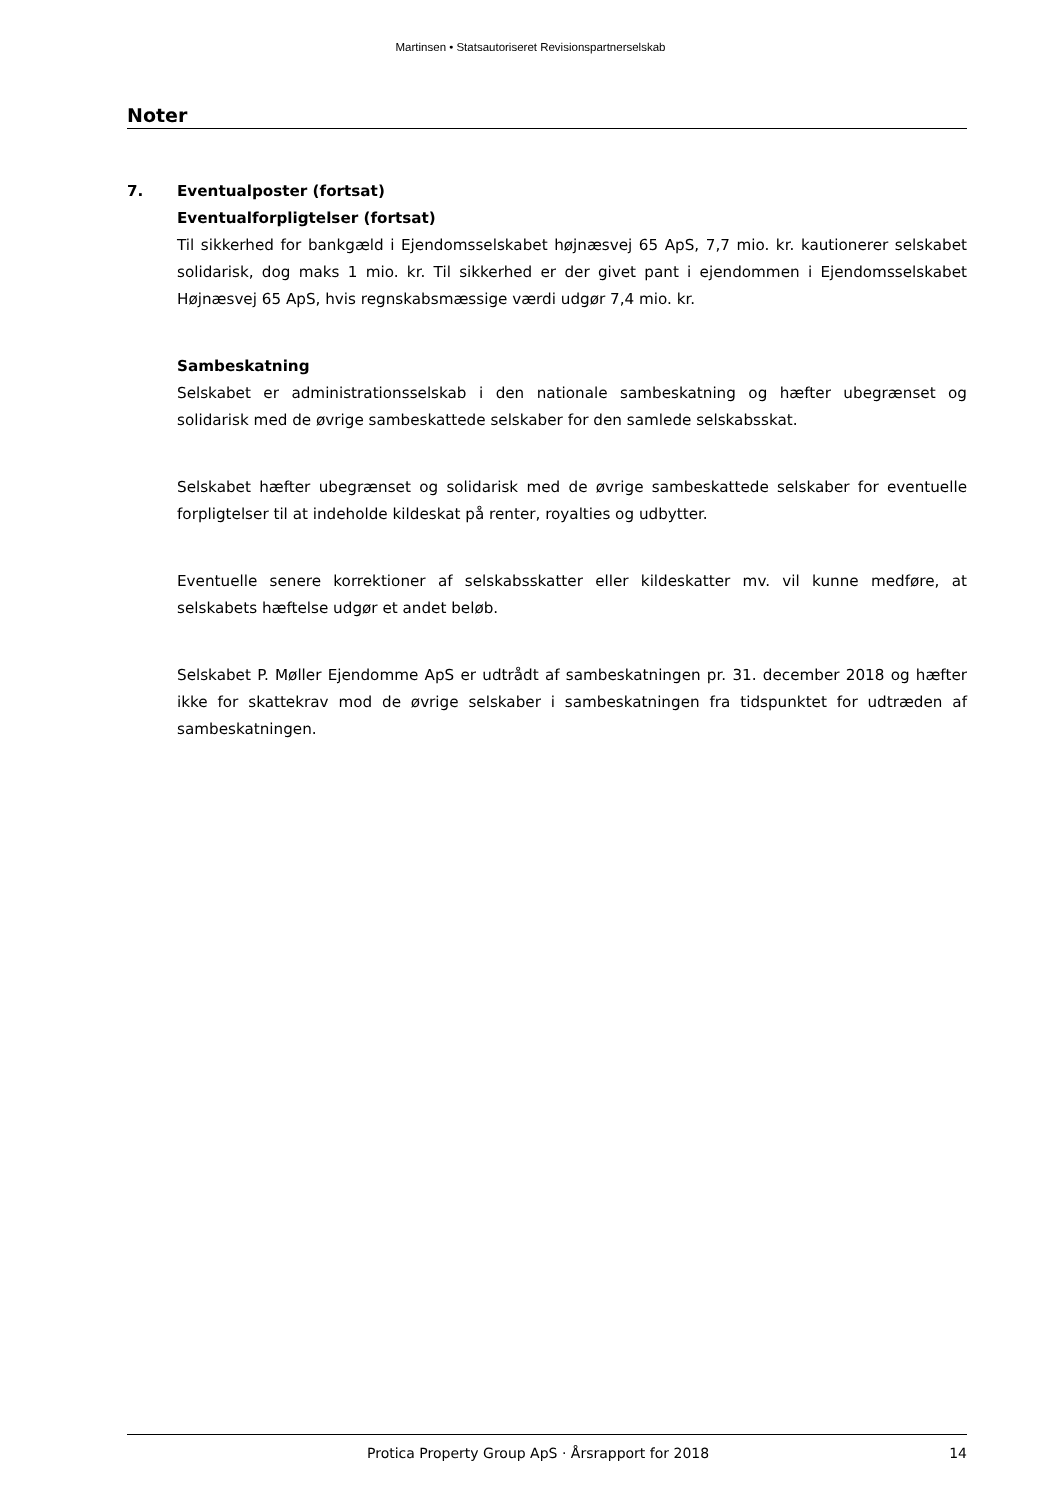Martinsen • Statsautoriseret Revisionspartnerselskab
Noter
7. Eventualposter (fortsat)
Eventualforpligtelser (fortsat)
Til sikkerhed for bankgæld i Ejendomsselskabet højnæsvej 65 ApS, 7,7 mio. kr. kautionerer selskabet solidarisk, dog maks 1 mio. kr. Til sikkerhed er der givet pant i ejendommen i Ejendomsselskabet Højnæsvej 65 ApS, hvis regnskabsmæssige værdi udgør 7,4 mio. kr.
Sambeskatning
Selskabet er administrationsselskab i den nationale sambeskatning og hæfter ubegrænset og solidarisk med de øvrige sambeskattede selskaber for den samlede selskabsskat.
Selskabet hæfter ubegrænset og solidarisk med de øvrige sambeskattede selskaber for eventuelle forpligtelser til at indeholde kildeskat på renter, royalties og udbytter.
Eventuelle senere korrektioner af selskabsskatter eller kildeskatter mv. vil kunne medføre, at selskabets hæftelse udgør et andet beløb.
Selskabet P. Møller Ejendomme ApS er udtrådt af sambeskatningen pr. 31. december 2018 og hæfter ikke for skattekrav mod de øvrige selskaber i sambeskatningen fra tidspunktet for udtræden af sambeskatningen.
Protica Property Group ApS · Årsrapport for 2018
14